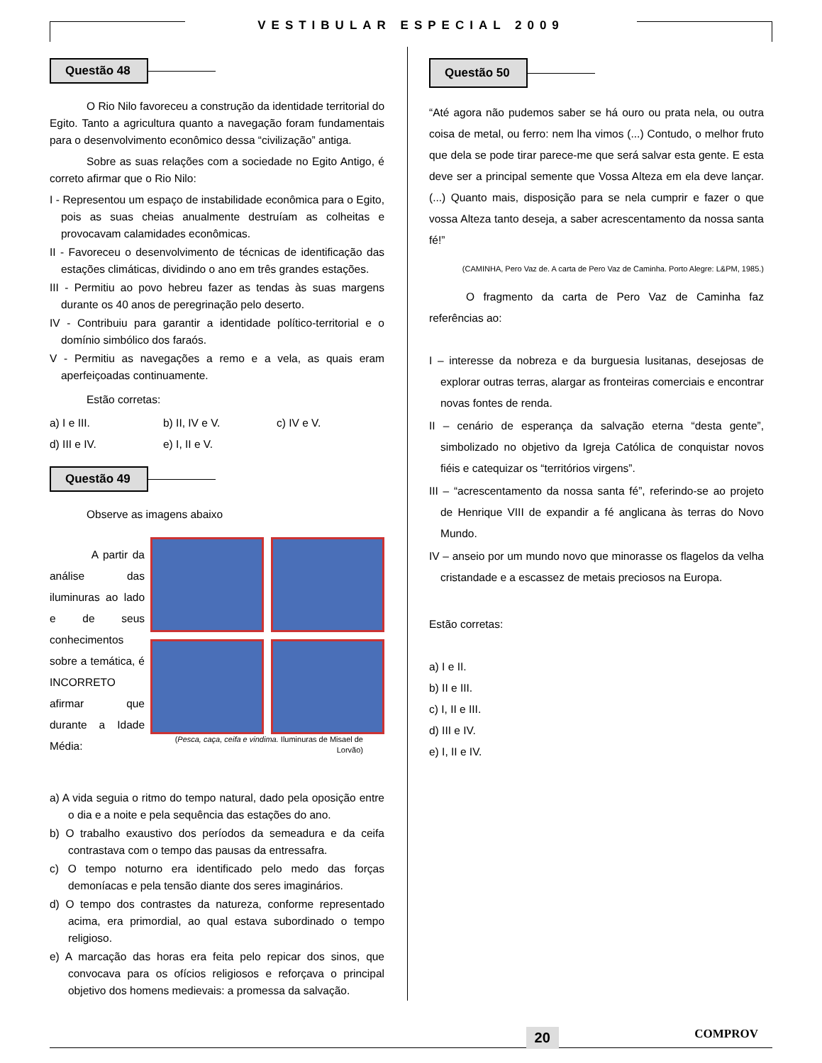VESTIBULAR ESPECIAL 2009
Questão 48
O Rio Nilo favoreceu a construção da identidade territorial do Egito. Tanto a agricultura quanto a navegação foram fundamentais para o desenvolvimento econômico dessa “civilização” antiga.
Sobre as suas relações com a sociedade no Egito Antigo, é correto afirmar que o Rio Nilo:
I - Representou um espaço de instabilidade econômica para o Egito, pois as suas cheias anualmente destruíam as colheitas e provocavam calamidades econômicas.
II - Favoreceu o desenvolvimento de técnicas de identificação das estações climáticas, dividindo o ano em três grandes estações.
III - Permitiu ao povo hebreu fazer as tendas às suas margens durante os 40 anos de peregrinação pelo deserto.
IV - Contribuiu para garantir a identidade político-territorial e o domínio simbólico dos faraós.
V - Permitiu as navegações a remo e a vela, as quais eram aperfeiçoadas continuamente.
Estão corretas:
a) I e III. b) II, IV e V. c) IV e V. d) III e IV. e) I, II e V.
Questão 49
Observe as imagens abaixo
A partir da análise das iluminuras ao lado e de seus conhecimentos sobre a temática, é INCORRETO afirmar que durante a Idade Média:
(Pesca, caça, ceifa e vindima. Iluminuras de Misael de Lorvão)
a) A vida seguia o ritmo do tempo natural, dado pela oposição entre o dia e a noite e pela sequência das estações do ano.
b) O trabalho exaustivo dos períodos da semeadura e da ceifa contrastava com o tempo das pausas da entressafra.
c) O tempo noturno era identificado pelo medo das forças demoníacas e pela tensão diante dos seres imaginários.
d) O tempo dos contrastes da natureza, conforme representado acima, era primordial, ao qual estava subordinado o tempo religioso.
e) A marcação das horas era feita pelo repicar dos sinos, que convocava para os ofícios religiosos e reforçava o principal objetivo dos homens medievais: a promessa da salvação.
Questão 50
“Até agora não pudemos saber se há ouro ou prata nela, ou outra coisa de metal, ou ferro: nem lha vimos (...) Contudo, o melhor fruto que dela se pode tirar parece-me que será salvar esta gente. E esta deve ser a principal semente que Vossa Alteza em ela deve lançar. (...) Quanto mais, disposição para se nela cumprir e fazer o que vossa Alteza tanto deseja, a saber acrescentamento da nossa santa fé!”
(CAMINHA, Pero Vaz de. A carta de Pero Vaz de Caminha. Porto Alegre: L&PM, 1985.)
O fragmento da carta de Pero Vaz de Caminha faz referências ao:
I – interesse da nobreza e da burguesia lusitanas, desejosas de explorar outras terras, alargar as fronteiras comerciais e encontrar novas fontes de renda.
II – cenário de esperança da salvação eterna “desta gente”, simbolizado no objetivo da Igreja Católica de conquistar novos fiéis e catequizar os “territórios virgens”.
III – “acrescentamento da nossa santa fé”, referindo-se ao projeto de Henrique VIII de expandir a fé anglicana às terras do Novo Mundo.
IV – anseio por um mundo novo que minorasse os flagelos da velha cristandade e a escassez de metais preciosos na Europa.
Estão corretas:
a) I e II.
b) II e III.
c) I, II e III.
d) III e IV.
e) I, II e IV.
20 COMPROV